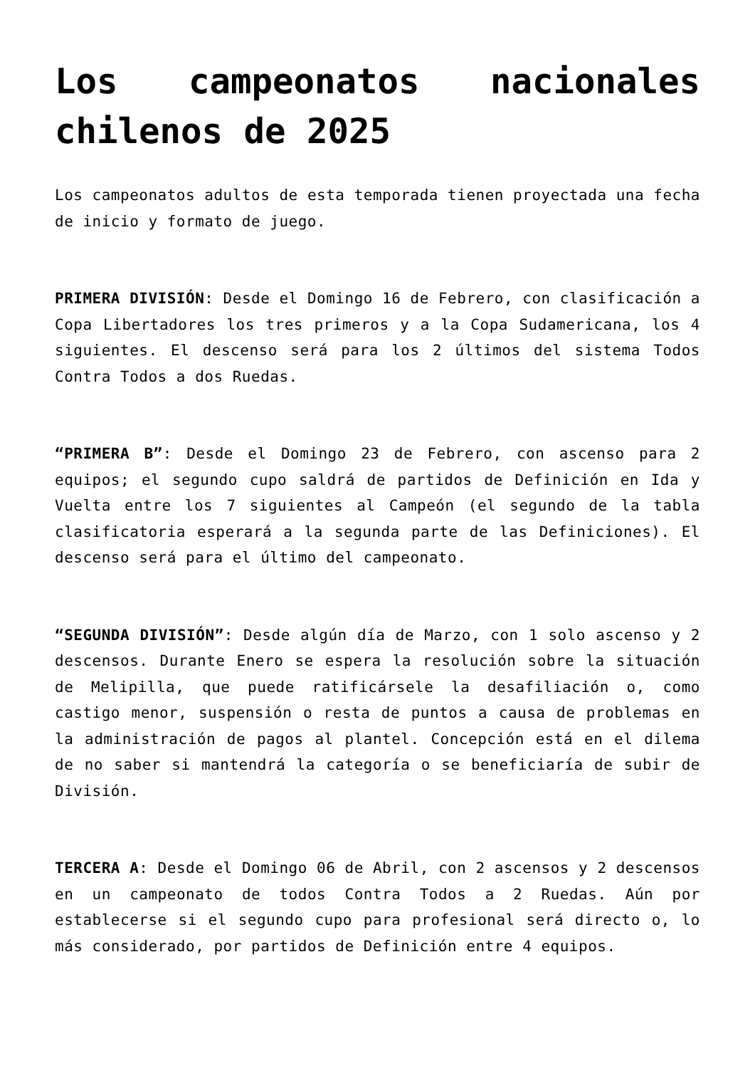Los campeonatos nacionales chilenos de 2025
Los campeonatos adultos de esta temporada tienen proyectada una fecha de inicio y formato de juego.
PRIMERA DIVISIÓN: Desde el Domingo 16 de Febrero, con clasificación a Copa Libertadores los tres primeros y a la Copa Sudamericana, los 4 siguientes. El descenso será para los 2 últimos del sistema Todos Contra Todos a dos Ruedas.
“PRIMERA B”: Desde el Domingo 23 de Febrero, con ascenso para 2 equipos; el segundo cupo saldrá de partidos de Definición en Ida y Vuelta entre los 7 siguientes al Campeón (el segundo de la tabla clasificatoria esperará a la segunda parte de las Definiciones). El descenso será para el último del campeonato.
“SEGUNDA DIVISIÓN”: Desde algún día de Marzo, con 1 solo ascenso y 2 descensos. Durante Enero se espera la resolución sobre la situación de Melipilla, que puede ratificársele la desafiliación o, como castigo menor, suspensión o resta de puntos a causa de problemas en la administración de pagos al plantel. Concepción está en el dilema de no saber si mantendrá la categoría o se beneficiaría de subir de División.
TERCERA A: Desde el Domingo 06 de Abril, con 2 ascensos y 2 descensos en un campeonato de todos Contra Todos a 2 Ruedas. Aún por establecerse si el segundo cupo para profesional será directo o, lo más considerado, por partidos de Definición entre 4 equipos.